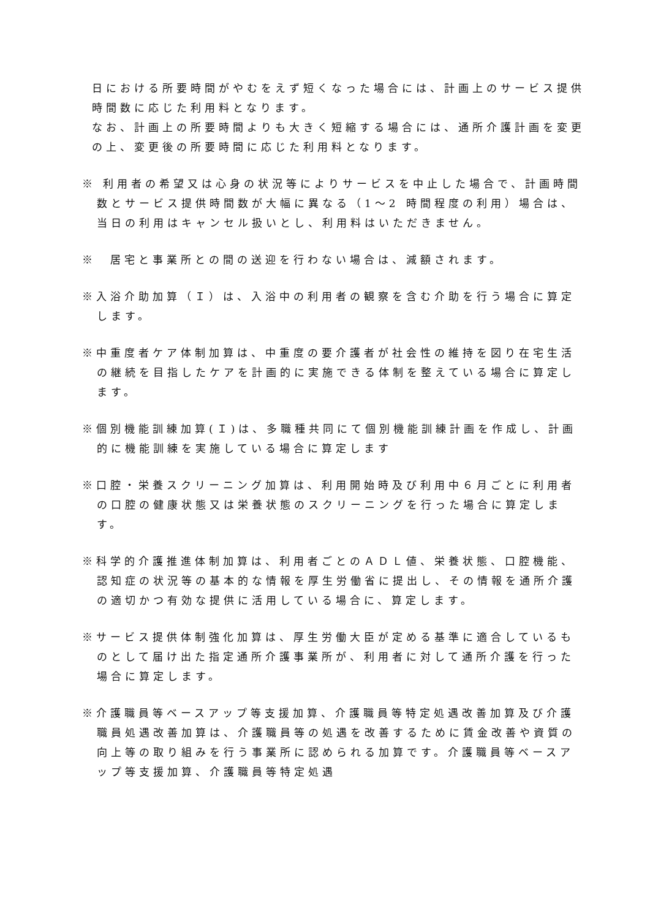日における所要時間がやむをえず短くなった場合には、計画上のサービス提供時間数に応じた利用料となります。
なお、計画上の所要時間よりも大きく短縮する場合には、通所介護計画を変更の上、変更後の所要時間に応じた利用料となります。
※ 利用者の希望又は心身の状況等によりサービスを中止した場合で、計画時間数とサービス提供時間数が大幅に異なる（1～2 時間程度の利用）場合は、当日の利用はキャンセル扱いとし、利用料はいただきません。
※　居宅と事業所との間の送迎を行わない場合は、減額されます。
※入浴介助加算（Ｉ）は、入浴中の利用者の観察を含む介助を行う場合に算定します。
※中重度者ケア体制加算は、中重度の要介護者が社会性の維持を図り在宅生活の継続を目指したケアを計画的に実施できる体制を整えている場合に算定します。
※個別機能訓練加算(Ｉ)は、多職種共同にて個別機能訓練計画を作成し、計画的に機能訓練を実施している場合に算定します
※口腔・栄養スクリーニング加算は、利用開始時及び利用中６月ごとに利用者の口腔の健康状態又は栄養状態のスクリーニングを行った場合に算定します。
※科学的介護推進体制加算は、利用者ごとのＡＤＬ値、栄養状態、口腔機能、認知症の状況等の基本的な情報を厚生労働省に提出し、その情報を通所介護の適切かつ有効な提供に活用している場合に、算定します。
※サービス提供体制強化加算は、厚生労働大臣が定める基準に適合しているものとして届け出た指定通所介護事業所が、利用者に対して通所介護を行った場合に算定します。
※介護職員等ベースアップ等支援加算、介護職員等特定処遇改善加算及び介護職員処遇改善加算は、介護職員等の処遇を改善するために賃金改善や資質の向上等の取り組みを行う事業所に認められる加算です。介護職員等ベースアップ等支援加算、介護職員等特定処遇